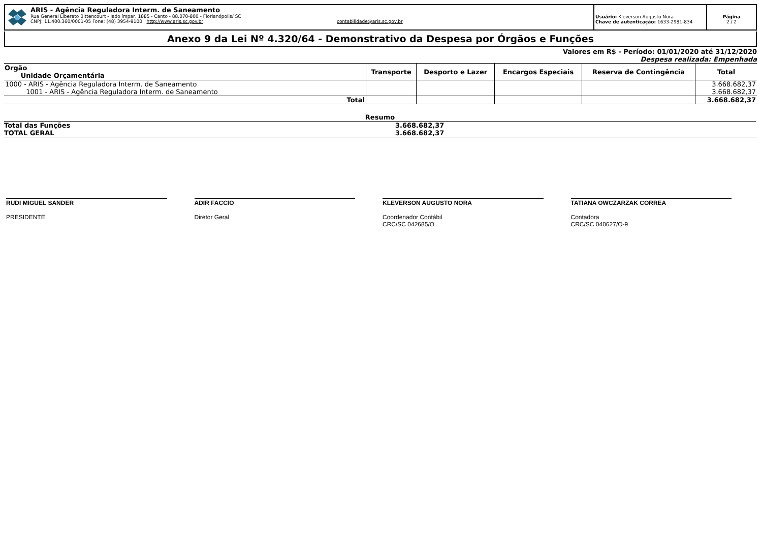ARIS - Agência Reguladora Interm. de Saneamento
Rua General Liberato Bittencourt - lado ímpar, 1885 - Canto - 88.070-800 - Florianópolis/ SC
CNPJ: 11.400.360/0001-05 Fone: (48) 3954-9100 http://www.aris.sc.gov.br contabilidade@aris.sc.gov.br
Usuário: Kleverson Augusto Nora
Chave de autenticação: 1633-2981-834
Página
2 / 2
Anexo 9 da Lei Nº 4.320/64 - Demonstrativo da Despesa por Órgãos e Funções
Valores em R$ - Período: 01/01/2020 até 31/12/2020
Despesa realizada: Empenhada
| Orgão Unidade Orçamentária | Transporte | Desporto e Lazer | Encargos Especiais | Reserva de Contingência | Total |
| --- | --- | --- | --- | --- | --- |
| 1000 - ARIS - Agência Reguladora Interm. de Saneamento | | | | | 3.668.682,37 |
| 1001 - ARIS - Agência Reguladora Interm. de Saneamento | | | | | 3.668.682,37 |
| Total | | | | | 3.668.682,37 |
Resumo
Total das Funções 3.668.682,37
TOTAL GERAL 3.668.682,37
RUDI MIGUEL SANDER
PRESIDENTE
ADIR FACCIO
Diretor Geral
KLEVERSON AUGUSTO NORA
Coordenador Contábil
CRC/SC 042685/O
TATIANA OWCZARZAK CORREA
Contadora
CRC/SC 040627/O-9